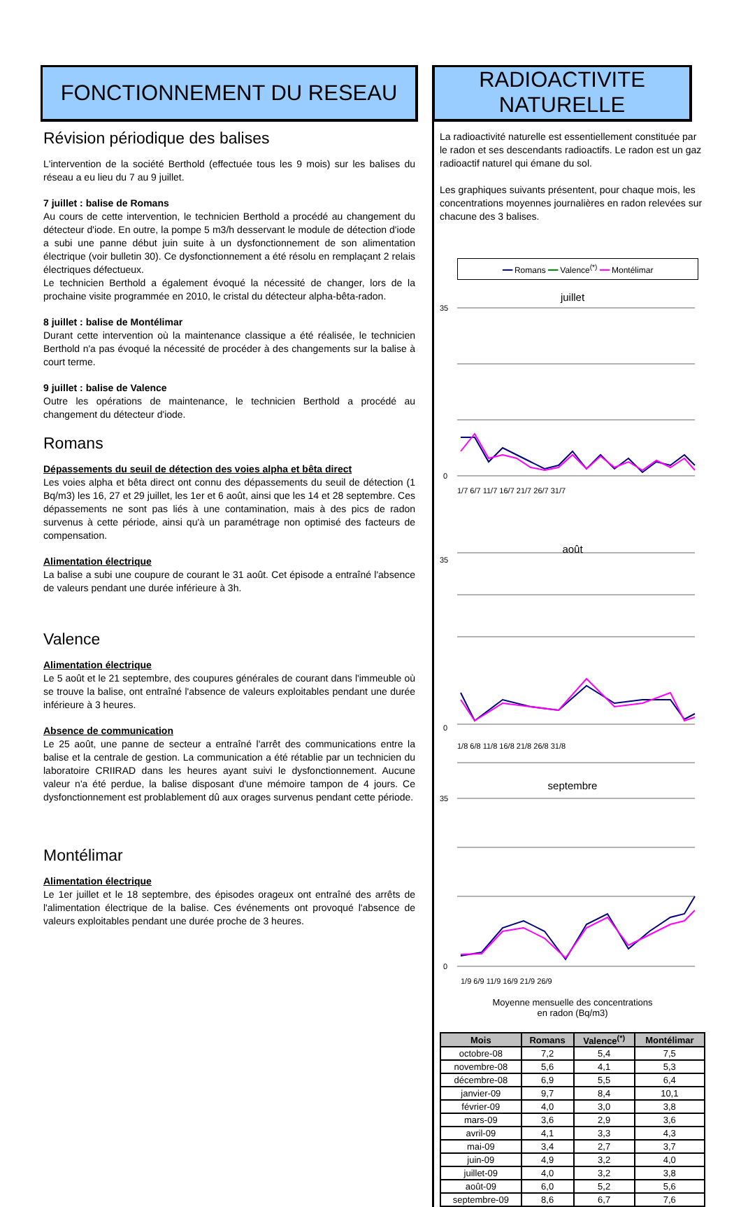FONCTIONNEMENT DU RESEAU
Révision périodique des balises
L'intervention de la société Berthold (effectuée tous les 9 mois) sur les balises du réseau a eu lieu du 7 au 9 juillet.
7 juillet : balise de Romans
Au cours de cette intervention, le technicien Berthold a procédé au changement du détecteur d'iode. En outre, la pompe 5 m3/h desservant le module de détection d'iode a subi une panne début juin suite à un dysfonctionnement de son alimentation électrique (voir bulletin 30). Ce dysfonctionnement a été résolu en remplaçant 2 relais électriques défectueux.
Le technicien Berthold a également évoqué la nécessité de changer, lors de la prochaine visite programmée en 2010, le cristal du détecteur alpha-bêta-radon.
8 juillet : balise de Montélimar
Durant cette intervention où la maintenance classique a été réalisée, le technicien Berthold n'a pas évoqué la nécessité de procéder à des changements sur la balise à court terme.
9 juillet : balise de Valence
Outre les opérations de maintenance, le technicien Berthold a procédé au changement du détecteur d'iode.
Romans
Dépassements du seuil de détection des voies alpha et bêta direct
Les voies alpha et bêta direct ont connu des dépassements du seuil de détection (1 Bq/m3) les 16, 27 et 29 juillet, les 1er et 6 août, ainsi que les 14 et 28 septembre. Ces dépassements ne sont pas liés à une contamination, mais à des pics de radon survenus à cette période, ainsi qu'à un paramétrage non optimisé des facteurs de compensation.
Alimentation électrique
La balise a subi une coupure de courant le 31 août. Cet épisode a entraîné l'absence de valeurs pendant une durée inférieure à 3h.
Valence
Alimentation électrique
Le 5 août et le 21 septembre, des coupures générales de courant dans l'immeuble où se trouve la balise, ont entraîné l'absence de valeurs exploitables pendant une durée inférieure à 3 heures.
Absence de communication
Le 25 août, une panne de secteur a entraîné l'arrêt des communications entre la balise et la centrale de gestion. La communication a été rétablie par un technicien du laboratoire CRIIRAD dans les heures ayant suivi le dysfonctionnement. Aucune valeur n'a été perdue, la balise disposant d'une mémoire tampon de 4 jours. Ce dysfonctionnement est problablement dû aux orages survenus pendant cette période.
Montélimar
Alimentation électrique
Le 1er juillet et le 18 septembre, des épisodes orageux ont entraîné des arrêts de l'alimentation électrique de la balise. Ces événements ont provoqué l'absence de valeurs exploitables pendant une durée proche de 3 heures.
RADIOACTIVITE NATURELLE
La radioactivité naturelle est essentiellement constituée par le radon et ses descendants radioactifs. Le radon est un gaz radioactif naturel qui émane du sol.
Les graphiques suivants présentent, pour chaque mois, les concentrations moyennes journalières en radon relevées sur chacune des 3 balises.
━━ Romans ━━ Valence<sup>(*)</sup> ━━ Montélimar
juillet
35
0
1/7 6/7 11/7 16/7 21/7 26/7 31/7
août
35
0
1/8 6/8 11/8 16/8 21/8 26/8 31/8
septembre
35
0
1/9 6/9 11/9 16/9 21/9 26/9
Moyenne mensuelle des concentrations
en radon (Bq/m3)
| Mois | Romans | Valence<sup>(*)</sup> | Montélimar |
| --- | --- | --- | --- |
| octobre-08 | 7,2 | 5,4 | 7,5 |
| novembre-08 | 5,6 | 4,1 | 5,3 |
| décembre-08 | 6,9 | 5,5 | 6,4 |
| janvier-09 | 9,7 | 8,4 | 10,1 |
| février-09 | 4,0 | 3,0 | 3,8 |
| mars-09 | 3,6 | 2,9 | 3,6 |
| avril-09 | 4,1 | 3,3 | 4,3 |
| mai-09 | 3,4 | 2,7 | 3,7 |
| juin-09 | 4,9 | 3,2 | 4,0 |
| juillet-09 | 4,0 | 3,2 | 3,8 |
| août-09 | 6,0 | 5,2 | 5,6 |
| septembre-09 | 8,6 | 6,7 | 7,6 |